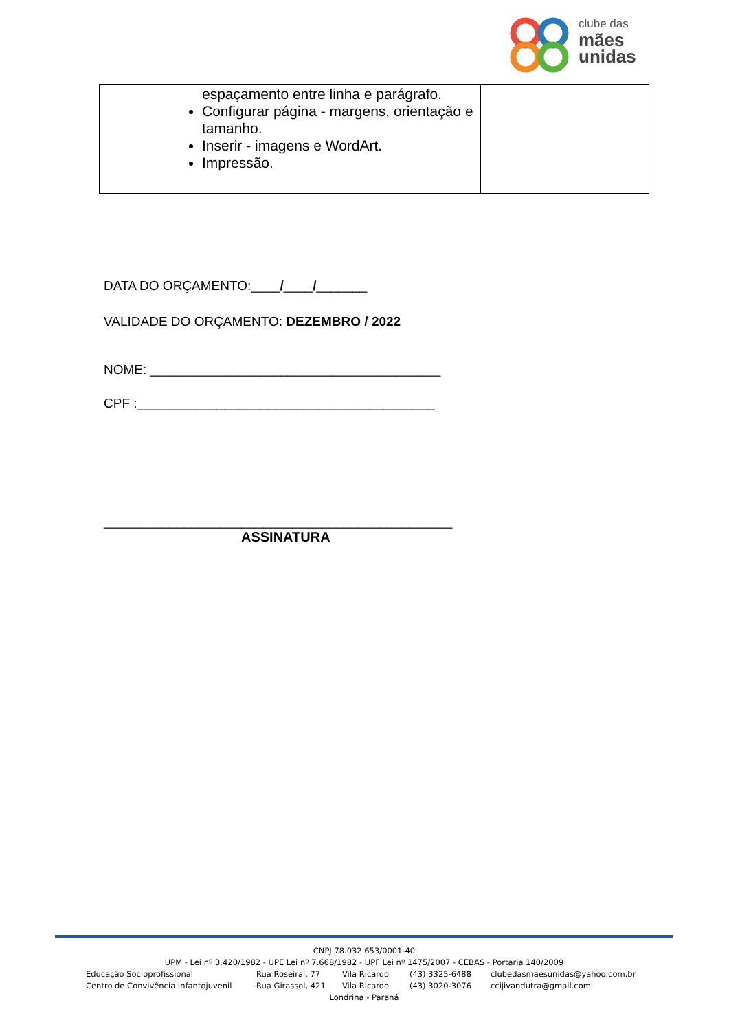clube das
mães
unidas
| espaçamento entre linha e parágrafo. Configurar página - margens, orientação e tamanho. Inserir - imagens e WordArt. Impressão. | |
DATA DO ORÇAMENTO:____/____/_______
VALIDADE DO ORÇAMENTO: DEZEMBRO / 2022
NOME: ________________________________________
CPF :_________________________________________
________________________________________________
ASSINATURA
CNPJ 78.032.653/0001-40
UPM - Lei nº 3.420/1982 - UPE Lei nº 7.668/1982 - UPF Lei nº 1475/2007 - CEBAS - Portaria 140/2009
Educação Socioprofissional Rua Roseiral, 77 Vila Ricardo (43) 3325-6488 clubedasmaesunidas@yahoo.com.br
Centro de Convivência Infantojuvenil Rua Girassol, 421 Vila Ricardo (43) 3020-3076 ccijivandutra@gmail.com
Londrina - Paraná